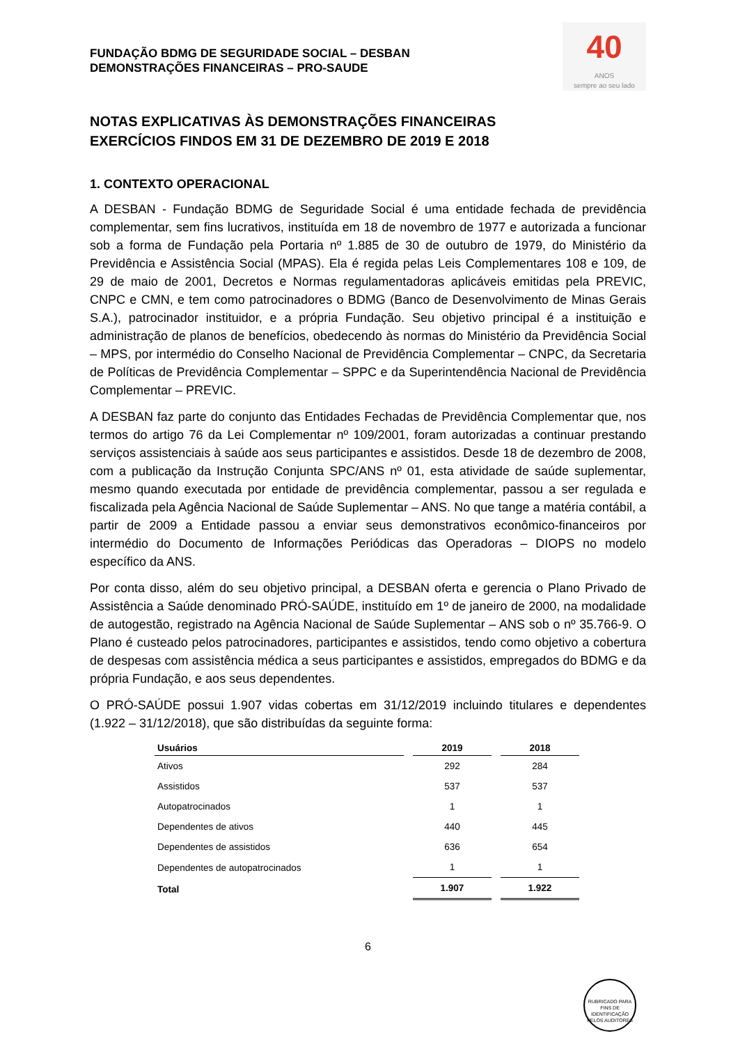FUNDAÇÃO BDMG DE SEGURIDADE SOCIAL – DESBAN
DEMONSTRAÇÕES FINANCEIRAS – PRO-SAUDE
40
ANOS
sempre ao seu lado
NOTAS EXPLICATIVAS ÀS DEMONSTRAÇÕES FINANCEIRAS
EXERCÍCIOS FINDOS EM 31 DE DEZEMBRO DE 2019 E 2018
1. CONTEXTO OPERACIONAL
A DESBAN - Fundação BDMG de Seguridade Social é uma entidade fechada de previdência complementar, sem fins lucrativos, instituída em 18 de novembro de 1977 e autorizada a funcionar sob a forma de Fundação pela Portaria nº 1.885 de 30 de outubro de 1979, do Ministério da Previdência e Assistência Social (MPAS). Ela é regida pelas Leis Complementares 108 e 109, de 29 de maio de 2001, Decretos e Normas regulamentadoras aplicáveis emitidas pela PREVIC, CNPC e CMN, e tem como patrocinadores o BDMG (Banco de Desenvolvimento de Minas Gerais S.A.), patrocinador instituidor, e a própria Fundação. Seu objetivo principal é a instituição e administração de planos de benefícios, obedecendo às normas do Ministério da Previdência Social – MPS, por intermédio do Conselho Nacional de Previdência Complementar – CNPC, da Secretaria de Políticas de Previdência Complementar – SPPC e da Superintendência Nacional de Previdência Complementar – PREVIC.
A DESBAN faz parte do conjunto das Entidades Fechadas de Previdência Complementar que, nos termos do artigo 76 da Lei Complementar nº 109/2001, foram autorizadas a continuar prestando serviços assistenciais à saúde aos seus participantes e assistidos. Desde 18 de dezembro de 2008, com a publicação da Instrução Conjunta SPC/ANS nº 01, esta atividade de saúde suplementar, mesmo quando executada por entidade de previdência complementar, passou a ser regulada e fiscalizada pela Agência Nacional de Saúde Suplementar – ANS. No que tange a matéria contábil, a partir de 2009 a Entidade passou a enviar seus demonstrativos econômico-financeiros por intermédio do Documento de Informações Periódicas das Operadoras – DIOPS no modelo específico da ANS.
Por conta disso, além do seu objetivo principal, a DESBAN oferta e gerencia o Plano Privado de Assistência a Saúde denominado PRÓ-SAÚDE, instituído em 1º de janeiro de 2000, na modalidade de autogestão, registrado na Agência Nacional de Saúde Suplementar – ANS sob o nº 35.766-9. O Plano é custeado pelos patrocinadores, participantes e assistidos, tendo como objetivo a cobertura de despesas com assistência médica a seus participantes e assistidos, empregados do BDMG e da própria Fundação, e aos seus dependentes.
O PRÓ-SAÚDE possui 1.907 vidas cobertas em 31/12/2019 incluindo titulares e dependentes (1.922 – 31/12/2018), que são distribuídas da seguinte forma:
| Usuários | 2019 | 2018 |
| --- | --- | --- |
| Ativos | 292 | 284 |
| Assistidos | 537 | 537 |
| Autopatrocinados | 1 | 1 |
| Dependentes de ativos | 440 | 445 |
| Dependentes de assistidos | 636 | 654 |
| Dependentes de autopatrocinados | 1 | 1 |
| Total | 1.907 | 1.922 |
6
RUBRICADO PARA FINS DE IDENTIFICAÇÃO
PELOS AUDITORES